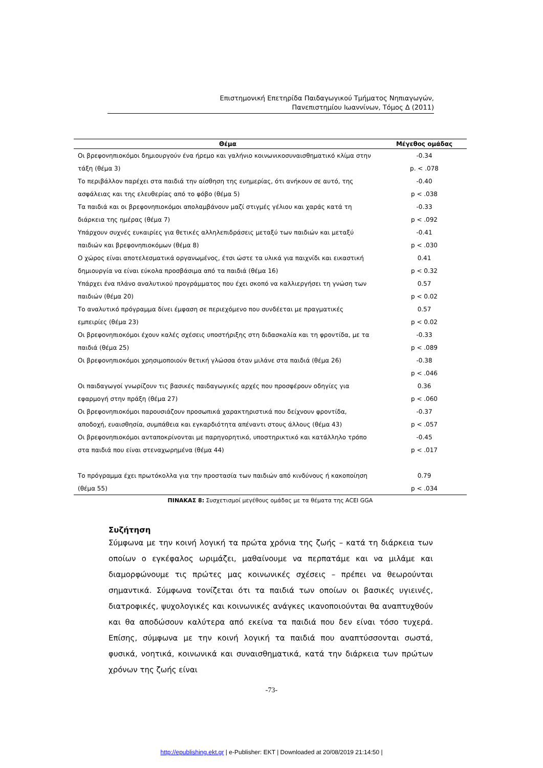Επιστημονική Επετηρίδα Παιδαγωγικού Τμήματος Νηπιαγωγών,
Πανεπιστημίου Ιωαννίνων, Τόμος Δ (2011)
| Θέμα | Μέγεθος ομάδας |
| --- | --- |
| Οι βρεφονηπιοκόμοι δημιουργούν ένα ήρεμο και γαλήνιο κοινωνικοσυναισθηματικό κλίμα στην | -0.34 |
| τάξη (θέμα 3) | p. < .078 |
| Το περιβάλλον παρέχει στα παιδιά την αίσθηση της ευημερίας, ότι ανήκουν σε αυτό, της | -0.40 |
| ασφάλειας και της ελευθερίας από το φόβο (θέμα 5) | p < .038 |
| Τα παιδιά και οι βρεφονηπιοκόμοι απολαμβάνουν μαζί στιγμές γέλιου και χαράς κατά τη | -0.33 |
| διάρκεια της ημέρας (θέμα 7) | p < .092 |
| Υπάρχουν συχνές ευκαιρίες για θετικές αλληλεπιδράσεις μεταξύ των παιδιών και μεταξύ | -0.41 |
| παιδιών και βρεφονηπιοκόμων (θέμα 8) | p < .030 |
| Ο χώρος είναι αποτελεσματικά οργανωμένος, έτσι ώστε τα υλικά για παιχνίδι και εικαστική | 0.41 |
| δημιουργία να είναι εύκολα προσβάσιμα από τα παιδιά (θέμα 16) | p < 0.32 |
| Υπάρχει ένα πλάνο αναλυτικού προγράμματος που έχει σκοπό να καλλιεργήσει τη γνώση των | 0.57 |
| παιδιών (θέμα 20) | p < 0.02 |
| Το αναλυτικό πρόγραμμα δίνει έμφαση σε περιεχόμενο που συνδέεται με πραγματικές | 0.57 |
| εμπειρίες (θέμα 23) | p < 0.02 |
| Οι βρεφονηπιοκόμοι έχουν καλές σχέσεις υποστήριξης στη διδασκαλία και τη φροντίδα, με τα | -0.33 |
| παιδιά (θέμα 25) | p < .089 |
| Οι βρεφονηπιοκόμοι χρησιμοποιούν θετική γλώσσα όταν μιλάνε στα παιδιά (θέμα 26) | -0.38 |
| | p < .046 |
| Οι παιδαγωγοί γνωρίζουν τις βασικές παιδαγωγικές αρχές που προσφέρουν οδηγίες για | 0.36 |
| εφαρμογή στην πράξη (θέμα 27) | p < .060 |
| Οι βρεφονηπιοκόμοι παρουσιάζουν προσωπικά χαρακτηριστικά που δείχνουν φροντίδα, | -0.37 |
| αποδοχή, ευαισθησία, συμπάθεια και εγκαρδιότητα απέναντι στους άλλους (θέμα 43) | p < .057 |
| Οι βρεφονηπιοκόμοι ανταποκρίνονται με παρηγορητικό, υποστηρικτικό και κατάλληλο τρόπο | -0.45 |
| στα παιδιά που είναι στεναχωρημένα (θέμα 44) | p < .017 |
| Το πρόγραμμα έχει πρωτόκολλα για την προστασία των παιδιών από κινδύνους ή κακοποίηση | 0.79 |
| (θέμα 55) | p < .034 |
ΠΙΝΑΚΑΣ 8: Συσχετισμοί μεγέθους ομάδας με τα θέματα της ACEI GGA
Συζήτηση
Σύμφωνα με την κοινή λογική τα πρώτα χρόνια της ζωής – κατά τη διάρκεια των οποίων ο εγκέφαλος ωριμάζει, μαθαίνουμε να περπατάμε και να μιλάμε και διαμορφώνουμε τις πρώτες μας κοινωνικές σχέσεις – πρέπει να θεωρούνται σημαντικά. Σύμφωνα τονίζεται ότι τα παιδιά των οποίων οι βασικές υγιεινές, διατροφικές, ψυχολογικές και κοινωνικές ανάγκες ικανοποιούνται θα αναπτυχθούν και θα αποδώσουν καλύτερα από εκείνα τα παιδιά που δεν είναι τόσο τυχερά. Επίσης, σύμφωνα με την κοινή λογική τα παιδιά που αναπτύσσονται σωστά, φυσικά, νοητικά, κοινωνικά και συναισθηματικά, κατά την διάρκεια των πρώτων χρόνων της ζωής είναι
-73-
http://epublishing.ekt.gr | e-Publisher: EKT | Downloaded at 20/08/2019 21:14:50 |